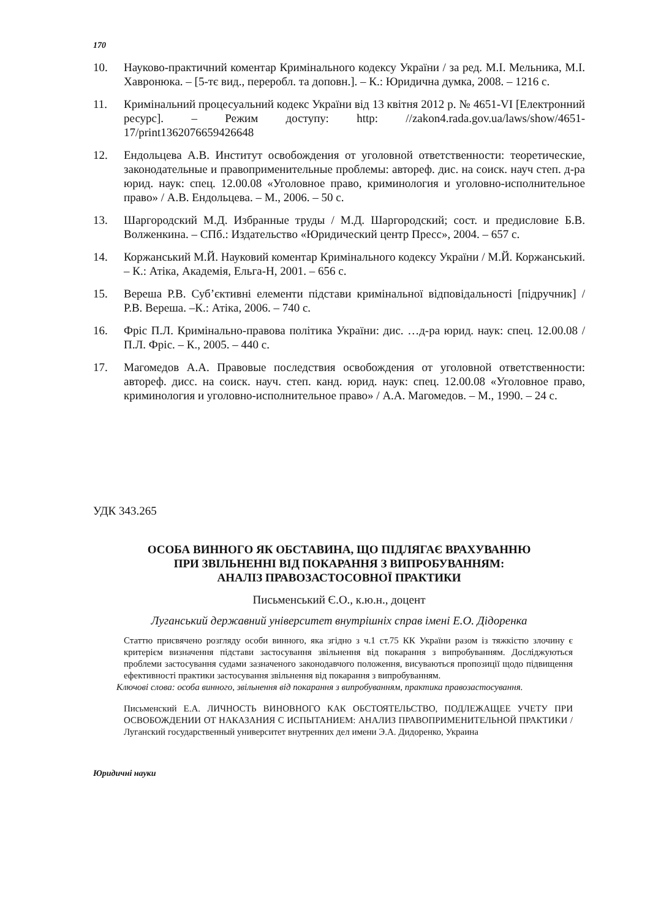170
10. Науково-практичний коментар Кримінального кодексу України / за ред. М.І. Мельника, М.І. Хавронюка. – [5-тє вид., переробл. та доповн.]. – К.: Юридична думка, 2008. – 1216 с.
11. Кримінальний процесуальний кодекс України від 13 квітня 2012 р. № 4651-VI [Електронний ресурс]. – Режим доступу: http: //zakon4.rada.gov.ua/laws/show/4651-17/print1362076659426648
12. Ендольцева А.В. Институт освобождения от уголовной ответственности: теоретические, законодательные и правоприменительные проблемы: автореф. дис. на соиск. науч степ. д-ра юрид. наук: спец. 12.00.08 «Уголовное право, криминология и уголовно-исполнительное право» / А.В. Ендольцева. – М., 2006. – 50 с.
13. Шаргородский М.Д. Избранные труды / М.Д. Шаргородский; сост. и предисловие Б.В. Волженкина. – СПб.: Издательство «Юридический центр Пресс», 2004. – 657 с.
14. Коржанський М.Й. Науковий коментар Кримінального кодексу України / М.Й. Коржанський. – К.: Атіка, Академія, Ельга-Н, 2001. – 656 с.
15. Вереша Р.В. Суб’єктивні елементи підстави кримінальної відповідальності [підручник] / Р.В. Вереша. –К.: Атіка, 2006. – 740 с.
16. Фріс П.Л. Кримінально-правова політика України: дис. …д-ра юрид. наук: спец. 12.00.08 / П.Л. Фріс. – К., 2005. – 440 с.
17. Магомедов А.А. Правовые последствия освобождения от уголовной ответственности: автореф. дисс. на соиск. науч. степ. канд. юрид. наук: спец. 12.00.08 «Уголовное право, криминология и уголовно-исполнительное право» / А.А. Магомедов. – М., 1990. – 24 с.
УДК 343.265
ОСОБА ВИННОГО ЯК ОБСТАВИНА, ЩО ПІДЛЯГАЄ ВРАХУВАННЮ
ПРИ ЗВІЛЬНЕННІ ВІД ПОКАРАННЯ З ВИПРОБУВАННЯМ:
АНАЛІЗ ПРАВОЗАСТОСОВНОЇ ПРАКТИКИ
Письменський Є.О., к.ю.н., доцент
Луганський державний університет внутрішніх справ імені Е.О. Дідоренка
Статтю присвячено розгляду особи винного, яка згідно з ч.1 ст.75 КК України разом із тяжкістю злочину є критерієм визначення підстави застосування звільнення від покарання з випробуванням. Досліджуються проблеми застосування судами зазначеного законодавчого положення, висуваються пропозиції щодо підвищення ефективності практики застосування звільнення від покарання з випробуванням.
Ключові слова: особа винного, звільнення від покарання з випробуванням, практика правозастосування.
Письменский Е.А. ЛИЧНОСТЬ ВИНОВНОГО КАК ОБСТОЯТЕЛЬСТВО, ПОДЛЕЖАЩЕЕ УЧЕТУ ПРИ ОСВОБОЖДЕНИИ ОТ НАКАЗАНИЯ С ИСПЫТАНИЕМ: АНАЛИЗ ПРАВОПРИМЕНИТЕЛЬНОЙ ПРАКТИКИ / Луганский государственный университет внутренних дел имени Э.А. Дидоренко, Украина
Юридичні науки